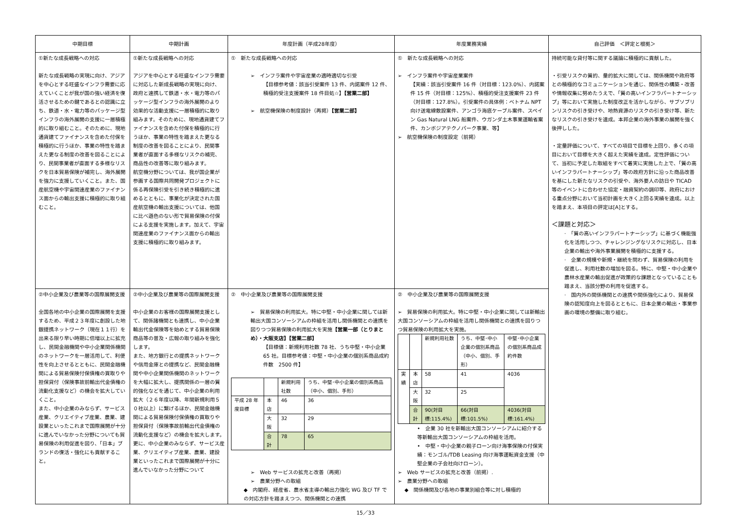| 中期目標 | 中期計画 | 年度計画（平成28年度） | 年度業務実績 | 自己評価 ＜評定と根拠＞ |
| --- | --- | --- | --- | --- |
| ①新たな成長戦略への対応 新たな成長戦略の実現に向け、アジアを中心とする旺盛なインフラ需要に応えていくことが我が国の強い経済を復活させるための鍵であるとの認識に立ち、鉄道・水・電力等のパッケージ型インフラの海外展開の支援に一層積極的に取り組むこと。そのために、現地通貨建てファイナンスを含めた付保を積極的に行うほか、事業の特性を踏まえた更なる制度の改善を図ることにより、民間事業者が直面する多様なリスクを日本貿易保険が補完し、海外展開を強力に支援していくこと。また、国産航空機や宇宙関連産業のファイナンス面からの輸出支援に積極的に取り組むこと。 | ①新たな成長戦略への対応 アジアを中心とする旺盛なインフラ需要に対応した新成長戦略の実現に向け、政府と連携して鉄道・水・電力等のパッケージ型インフラの海外展開のより効果的な活動支援に一層積極的に取り組みます。そのために、現地通貨建てファイナンスを含めた付保を積極的に行うほか、事業の特性を踏まえた更なる制度の改善を図ることにより、民間事業者が直面する多様なリスクの補完、商品性の改善等に取り組みます。 航空機分野については、我が国企業が参画する国際共同開発プロジェクトに係る再保険引受を引き続き積極的に進めるとともに、事業化が決定された国産航空機の輸出支援については、他国に比べ遜色のない形で貿易保険の付保による支援を実施します。加えて、宇宙関連産業のファイナンス面からの輸出支援に積極的に取り組みます。 | ① 新たな成長戦略への対応 ➢ インフラ案件や宇宙産業の適時適切な引受 【目標参考値：該当引受案件 13 件、内諾案件 12 件、積極的受注支援案件 18 件目処☆】 【営業二部】 ➢ 航空機保険の制度設計（再掲） 【営業二部】 | ① 新たな成長戦略への対応 ➢ インフラ案件や宇宙産業案件 【実績：該当引受案件 16 件（対目標：123.0%）、内諾案件 15 件（対目標：125%）、積極的受注支援案件 23 件（対目標：127.8%）。引受案件の具体例：ベトナム NPT 向け送電線敷設案件、アンゴラ海底ケーブル案件、スペイン Gas Natural LNG 船案件、ウガンダ土木事業運輸省案件、カンボジアテクノパーク事業、等】 ➢ 航空機保険の制度設定（前掲） | 持続可能な貸付等に関する議論に積極的に貢献した。 ・引受リスクの質的、量的拡大に関しては、関係機関や政府等との積極的なコミュニケーションを通じ、関係性の構築・改善や情報収集に努めたうえで、「質の高いインフラパートナーシップ」等において実施した制度改正を活かしながら、サブソブリンリスクの引き受けや、地熱資源のリスクの引き受け等、新たなリスクの引き受けを達成。本邦企業の海外事業の展開を強く後押しした。 ・定量評価について、すべての項目で目標を上回り、多くの項目において目標を大きく超えた実績を達成。定性評価について、当初に予定した取組をすべて着実に実施した上で、「質の高いインフラパートナーシップ」等の政府方針に沿った商品改善を基にした新たなリスクの引受や、海外要人の訪日や TICAD 等のイベントに合わせた協定・融資契約の調印等、政府における重点分野において当初計画を大きく上回る実績を達成。以上を踏まえ、本項目の評定は[A]とする。 ＜課題と対応＞ · 「質の高いインフラパートナーシップ」に基づく機能強化を活用しつつ、チャレンジングなリスクに対応し、日本企業の輸出や海外事業展開を積極的に支援する。 · 企業の規模や新規・継続を問わず、貿易保険の利用を促進し、利用社数の増加を図る。特に、中堅・中小企業や農林水産業の輸出促進が政策的な課題となっていることも踏まえ、当該分野の利用を促進する。 · 国内外の関係機関との連携や関係強化により、貿易保険の認知度向上を図るとともに、日本企業の輸出・事業参画の環境の整備に取り組む。 |
| ②中小企業及び農業等の国際展開支援 全国各地の中小企業の国際展開を支援するため、平成２３年度に創設した地銀提携ネットワーク（現在１１行）を出来る限り早い時期に倍増以上に拡充し、民間金融機関や中小企業関係機関のネットワークを一層活用して、利便性を向上させるとともに、民間金融機関による貿易保険付保債権の買取りや担保貸付（保険事故前輸出代金債権の流動化支援など）の機会を拡大していくこと。 また、中小企業のみならず、サービス産業、クリエイティブ産業、農業、建設業といったこれまで国際展開が十分に進んでいなかった分野についても貿易保険の利用促進を図り、「日本」ブランドの復活・強化にも貢献すること。 | ②中小企業及び農業等の国際展開支援 中小企業のお客様の国際展開支援として、関係諸機関とも連携し、中小企業輸出代金保険等を始めとする貿易保険商品等の普及・広報の取り組みを強化します。 また、地方銀行との提携ネットワークや信用金庫との提携など、民間金融機関や中小企業関係機関のネットワークを大幅に拡大し、提携関係の一層の質的強化などを通じて、中小企業の利用拡大（２６年度以降、年間新規利用５０社以上）に繋げるほか、民間金融機関による貿易保険付保債権の買取りや担保貸付（保険事故前輸出代金債権の流動化支援など）の機会を拡大します。 更に、中小企業のみならず、サービス産業、クリエイティブ産業、農業、建設業といったこれまで国際展開が十分に進んでいなかった分野について | ② 中小企業及び農業等の国際展開支援 ➢ 貿易保険の利用拡大。特に中堅・中小企業に関しては新輸出大国コンソーシアムの枠組を活用し関係機関との連携を図りつつ貿易保険の利用拡大を実施 【営業一部（とりまとめ）・大阪支店】【営業二部】 【目標値：新規利用社数 78 社、うち中堅・中小企業 65 社。目標参考値：中堅・中小企業の個別系商品成約件数 2500 件】 / / / 新規利用社数 / うち、中堅･中小企業の個別系商品（中小、個別、手形） / / 平成 28 年度目標 / 本店 / 46 / 36 / / / 大阪 / 32 / 29 / / / 合計 / 78 / 65 / ➢ Web サービスの拡充と改善（再掲） ➢ 農業分野への取組 ◆ 内閣府、経産省、農水省主導の輸出力強化 WG 及び TF での対応方針を踏まえつつ、関係機関との連携 | ② 中小企業及び農業等の国際展開支援 ➢ 貿易保険の利用拡大。特に中堅・中小企業に関しては新輸出大国コンソーシアムの枠組を活用し関係機関との連携を図りつつ貿易保険の利用拡大を実施。 / / / 新規利用社数 / うち、中堅･中小企業の個別系商品（中小、個別、手形） / 中堅･中小企業の個別系商品成約件数 / / 実績 / 本店 / 58 / 41 / 4036 / / / 大阪 / 32 / 25 / / / / 合計 / 90(対目標:115.4%) / 66(対目標:101.5%) / 4036(対目標:161.4%) / • 企業 30 社を新輸出大国コンソーシアムに紹介する等新輸出大国コンソーシアムの枠組を活用。 • 中堅・中小企業の親子ローン向け海事保険の付保実績：モンゴル/TDB Leasing 向け海事運転資金支援（中堅企業の子会社向けローン）。 ➢ Web サービスの拡充と改善（前掲）. ➢ 農業分野への取組 ◆ 関係機関及び各地の事業別組合等に対し積極的 | |
15／33